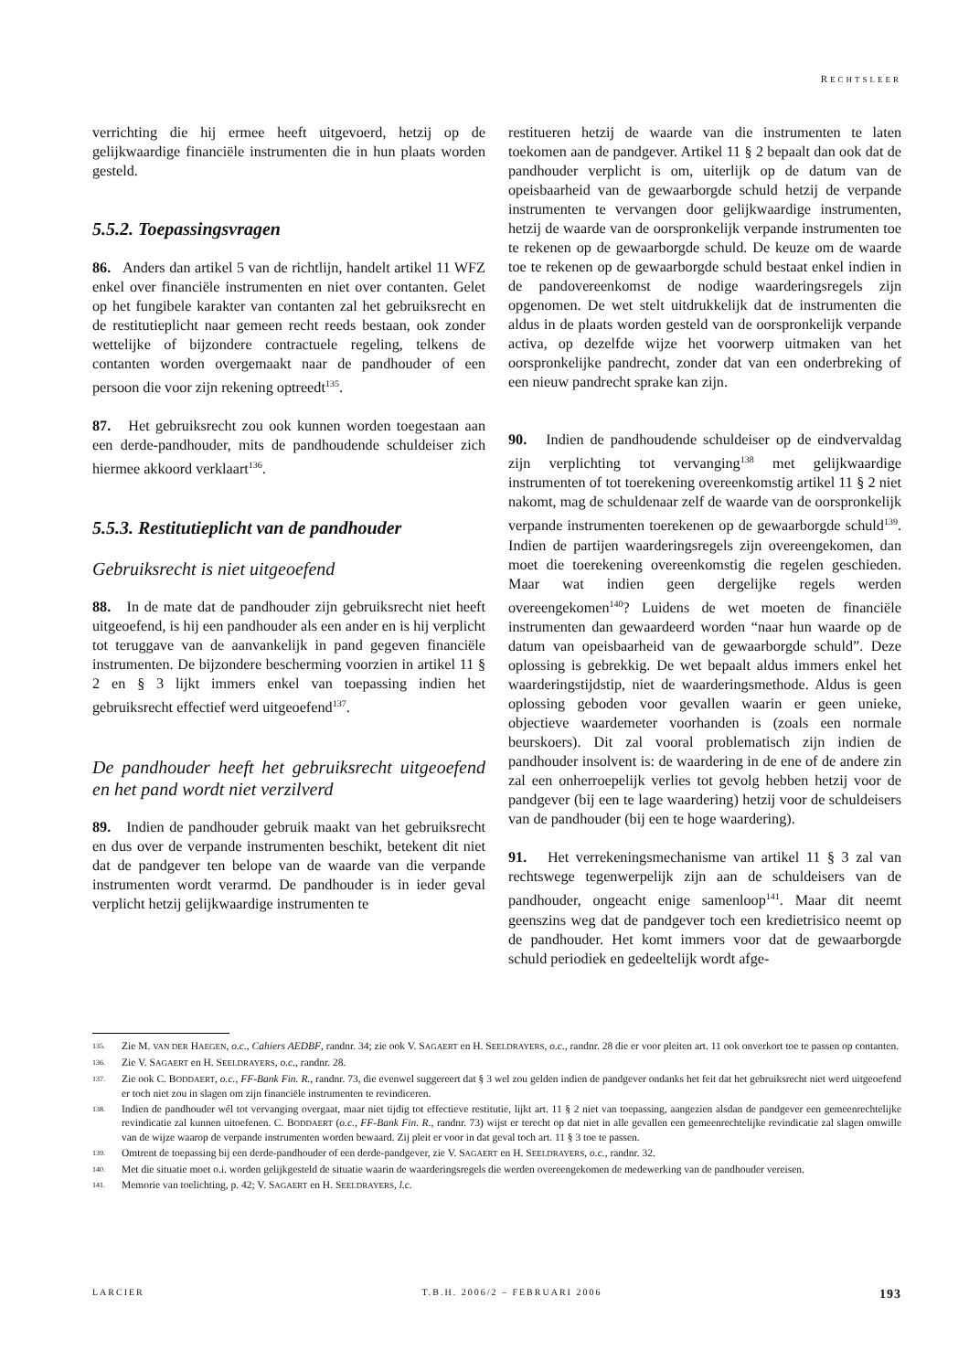RECHTSLEER
verrichting die hij ermee heeft uitgevoerd, hetzij op de gelijkwaardige financiële instrumenten die in hun plaats worden gesteld.
5.5.2. Toepassingsvragen
86. Anders dan artikel 5 van de richtlijn, handelt artikel 11 WFZ enkel over financiële instrumenten en niet over contanten. Gelet op het fungibele karakter van contanten zal het gebruiksrecht en de restitutieplicht naar gemeen recht reeds bestaan, ook zonder wettelijke of bijzondere contractuele regeling, telkens de contanten worden overgemaakt naar de pandhouder of een persoon die voor zijn rekening optreedt<sup>135</sup>.
87. Het gebruiksrecht zou ook kunnen worden toegestaan aan een derde-pandhouder, mits de pandhoudende schuldeiser zich hiermee akkoord verklaart<sup>136</sup>.
5.5.3. Restitutieplicht van de pandhouder
Gebruiksrecht is niet uitgeoefend
88. In de mate dat de pandhouder zijn gebruiksrecht niet heeft uitgeoefend, is hij een pandhouder als een ander en is hij verplicht tot teruggave van de aanvankelijk in pand gegeven financiële instrumenten. De bijzondere bescherming voorzien in artikel 11 § 2 en § 3 lijkt immers enkel van toepassing indien het gebruiksrecht effectief werd uitgeoefend<sup>137</sup>.
De pandhouder heeft het gebruiksrecht uitgeoefend en het pand wordt niet verzilverd
89. Indien de pandhouder gebruik maakt van het gebruiksrecht en dus over de verpande instrumenten beschikt, betekent dit niet dat de pandgever ten belope van de waarde van die verpande instrumenten wordt verarmd. De pandhouder is in ieder geval verplicht hetzij gelijkwaardige instrumenten te
restitueren hetzij de waarde van die instrumenten te laten toekomen aan de pandgever. Artikel 11 § 2 bepaalt dan ook dat de pandhouder verplicht is om, uiterlijk op de datum van de opeisbaarheid van de gewaarborgde schuld hetzij de verpande instrumenten te vervangen door gelijkwaardige instrumenten, hetzij de waarde van de oorspronkelijk verpande instrumenten toe te rekenen op de gewaarborgde schuld. De keuze om de waarde toe te rekenen op de gewaarborgde schuld bestaat enkel indien in de pandovereenkomst de nodige waarderingsregels zijn opgenomen. De wet stelt uitdrukkelijk dat de instrumenten die aldus in de plaats worden gesteld van de oorspronkelijk verpande activa, op dezelfde wijze het voorwerp uitmaken van het oorspronkelijke pandrecht, zonder dat van een onderbreking of een nieuw pandrecht sprake kan zijn.
90. Indien de pandhoudende schuldeiser op de eindvervaldag zijn verplichting tot vervanging<sup>138</sup> met gelijkwaardige instrumenten of tot toerekening overeenkomstig artikel 11 § 2 niet nakomt, mag de schuldenaar zelf de waarde van de oorspronkelijk verpande instrumenten toerekenen op de gewaarborgde schuld<sup>139</sup>. Indien de partijen waarderingsregels zijn overeengekomen, dan moet die toerekening overeenkomstig die regelen geschieden. Maar wat indien geen dergelijke regels werden overeengekomen<sup>140</sup>? Luidens de wet moeten de financiële instrumenten dan gewaardeerd worden “naar hun waarde op de datum van opeisbaarheid van de gewaarborgde schuld”. Deze oplossing is gebrekkig. De wet bepaalt aldus immers enkel het waarderingstijdstip, niet de waarderingsmethode. Aldus is geen oplossing geboden voor gevallen waarin er geen unieke, objectieve waardemeter voorhanden is (zoals een normale beurskoers). Dit zal vooral problematisch zijn indien de pandhouder insolvent is: de waardering in de ene of de andere zin zal een onherroepelijk verlies tot gevolg hebben hetzij voor de pandgever (bij een te lage waardering) hetzij voor de schuldeisers van de pandhouder (bij een te hoge waardering).
91. Het verrekeningsmechanisme van artikel 11 § 3 zal van rechtswege tegenwerpelijk zijn aan de schuldeisers van de pandhouder, ongeacht enige samenloop<sup>141</sup>. Maar dit neemt geenszins weg dat de pandgever toch een kredietrisico neemt op de pandhouder. Het komt immers voor dat de gewaarborgde schuld periodiek en gedeeltelijk wordt afge-
135. Zie M. VAN DER HAEGEN, o.c., Cahiers AEDBF, randnr. 34; zie ook V. SAGAERT en H. SEELDRAYERS, o.c., randnr. 28 die er voor pleiten art. 11 ook onverkort toe te passen op contanten.
136. Zie V. SAGAERT en H. SEELDRAYERS, o.c., randnr. 28.
137. Zie ook C. BODDAERT, o.c., FF-Bank Fin. R., randnr. 73, die evenwel suggereert dat § 3 wel zou gelden indien de pandgever ondanks het feit dat het gebruiksrecht niet werd uitgeoefend er toch niet zou in slagen om zijn financiële instrumenten te revindiceren.
138. Indien de pandhouder wél tot vervanging overgaat, maar niet tijdig tot effectieve restitutie, lijkt art. 11 § 2 niet van toepassing, aangezien alsdan de pandgever een gemeenrechtelijke revindicatie zal kunnen uitoefenen. C. BODDAERT (o.c., FF-Bank Fin. R., randnr. 73) wijst er terecht op dat niet in alle gevallen een gemeenrechtelijke revindicatie zal slagen omwille van de wijze waarop de verpande instrumenten worden bewaard. Zij pleit er voor in dat geval toch art. 11 § 3 toe te passen.
139. Omtrent de toepassing bij een derde-pandhouder of een derde-pandgever, zie V. SAGAERT en H. SEELDRAYERS, o.c., randnr. 32.
140. Met die situatie moet o.i. worden gelijkgesteld de situatie waarin de waarderingsregels die werden overeengekomen de medewerking van de pandhouder vereisen.
141. Memorie van toelichting, p. 42; V. SAGAERT en H. SEELDRAYERS, l.c.
LARCIER T.B.H. 2006/2 – FEBRUARI 2006 193